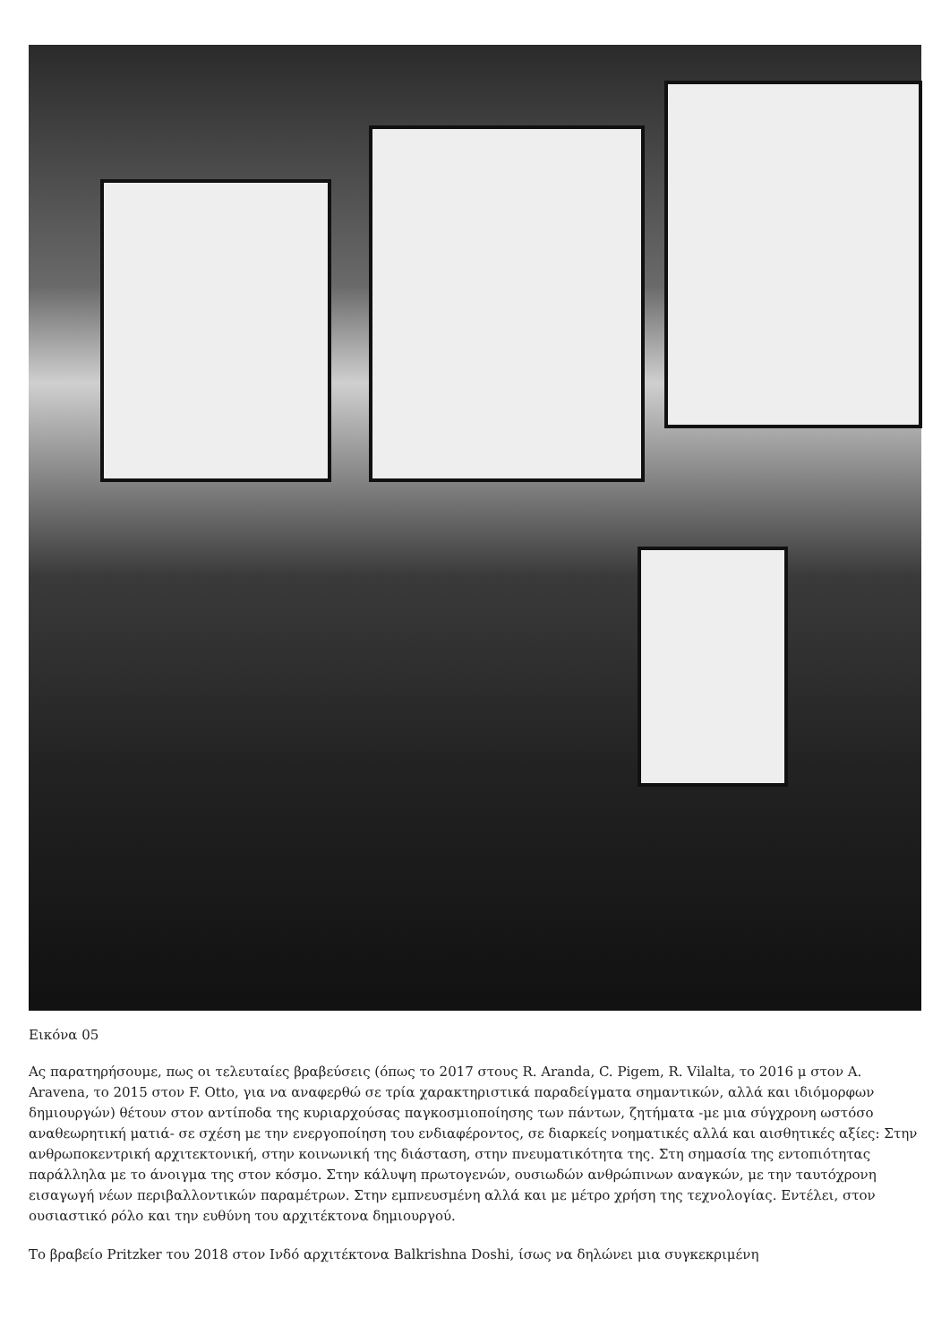Εικόνα 05
Ας παρατηρήσουμε, πως οι τελευταίες βραβεύσεις (όπως το 2017 στους R. Aranda, C. Pigem, R. Vilalta, το 2016 μ στον A. Aravena, το 2015 στον F. Otto, για να αναφερθώ σε τρία χαρακτηριστικά παραδείγματα σημαντικών, αλλά και ιδιόμορφων δημιουργών) θέτουν στον αντίποδα της κυριαρχούσας παγκοσμιοποίησης των πάντων, ζητήματα -με μια σύγχρονη ωστόσο αναθεωρητική ματιά- σε σχέση με την ενεργοποίηση του ενδιαφέροντος, σε διαρκείς νοηματικές αλλά και αισθητικές αξίες: Στην ανθρωποκεντρική αρχιτεκτονική, στην κοινωνική της διάσταση, στην πνευματικότητα της. Στη σημασία της εντοπιότητας παράλληλα με το άνοιγμα της στον κόσμο. Στην κάλυψη πρωτογενών, ουσιωδών ανθρώπινων αναγκών, με την ταυτόχρονη εισαγωγή νέων περιβαλλοντικών παραμέτρων. Στην εμπνευσμένη αλλά και με μέτρο χρήση της τεχνολογίας. Εντέλει, στον ουσιαστικό ρόλο και την ευθύνη του αρχιτέκτονα δημιουργού.
Το βραβείο Pritzker του 2018 στον Ινδό αρχιτέκτονα Balkrishna Doshi, ίσως να δηλώνει μια συγκεκριμένη